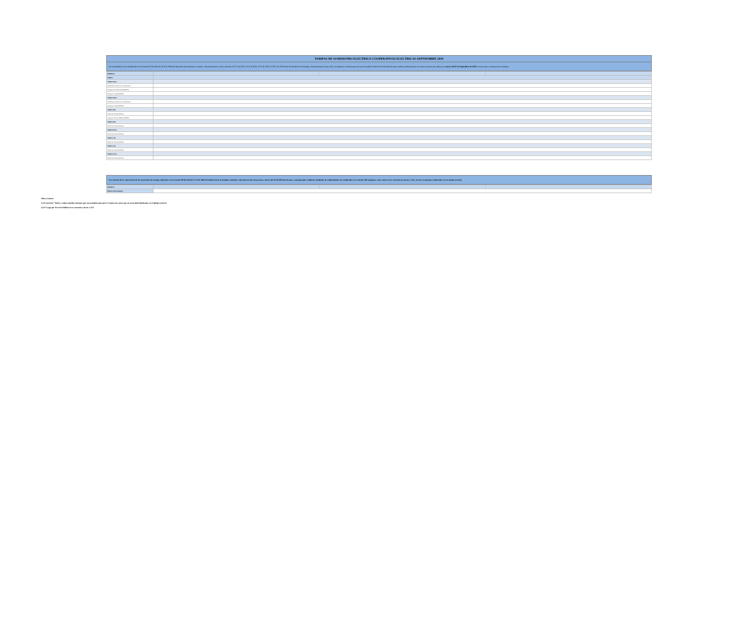TARIFAS DE SUMINISTRO ELECTRICO COOPERATIVAS ELECTRICAS SEPTIEMBRE 2019
De conformidad con lo establecido en el Artículo N°191 del DFL N°4 de 2006 del Ministerio de Economía, Fomento y Reconstrucción y en los Decretos N°11T de 2016, N°2T de 2016, N°5T de 2018 y N°20T de 2018 todos del Ministerio de Energía y Resoluciones Exentas CNE, las empresas concesionarias de servicio público eléctrico de distribución que se indican, informan que las tarifas máximas que aplicarán a contar del 01 de Septiembre de 2019, serán las que a continuación se indican.
| EMPRESA | | | |
| --- | --- | --- | --- |
| TARIFA | | | |
| TARIFA BT1a | | | |
| Administración del servicio ($/cliente) | | | |
| Transporte de Electricidad ($/kWh) | | | |
| Cargo por energía ($/kWh) | | | |
| TARIFA BT1b | | | |
| Administración del servicio ($/cliente) | | | |
| Cargo por energía ($/kWh) | | | |
| TARIFA BT2 | | | |
| Cargo fijo mensual ($/mes) | | | |
| Cargo por Servicio Público ($/kWh) | | | |
| TARIFA BT3 | | | |
| Cargo fijo mensual ($/mes) | | | |
| TARIFA BT4.1 | | | |
| Cargo fijo mensual ($/mes) | | | |
| TARIFA AT2 | | | |
| Cargo fijo mensual ($/mes) | | | |
| TARIFA AT3 | | | |
| Cargo fijo mensual ($/mes) | | | |
| TARIFA AT4.1 | | | |
| Cargo fijo mensual ($/mes) | | | |
Para efectos de la valorización de las inyecciones de energía indicadas en el artículo 149 bis del DFL N°4 de 2006 del Ministerio de Economía, Fomento y Reconstrucción, los precios a contar del 01.09.2019 son los que a continuación se indican. Asimismo, de conformidad a lo establecido en el artículo 149 quinquies, estos valores no se encuentran afectos a IVA, con las excepciones establecidas en ese mismo artículo.
| EMPRESA | | | |
| --- | --- | --- | --- |
| PRECIO DE ENERGIA | | | |
Observaciones
1) El asterisco * indica a todas aquellas comunas que son suministradas por la Cooperativa pero que no están individualizadas en el pliego tarifario
2) El Cargo por Servicio Público no se encuentra afecto a IVA